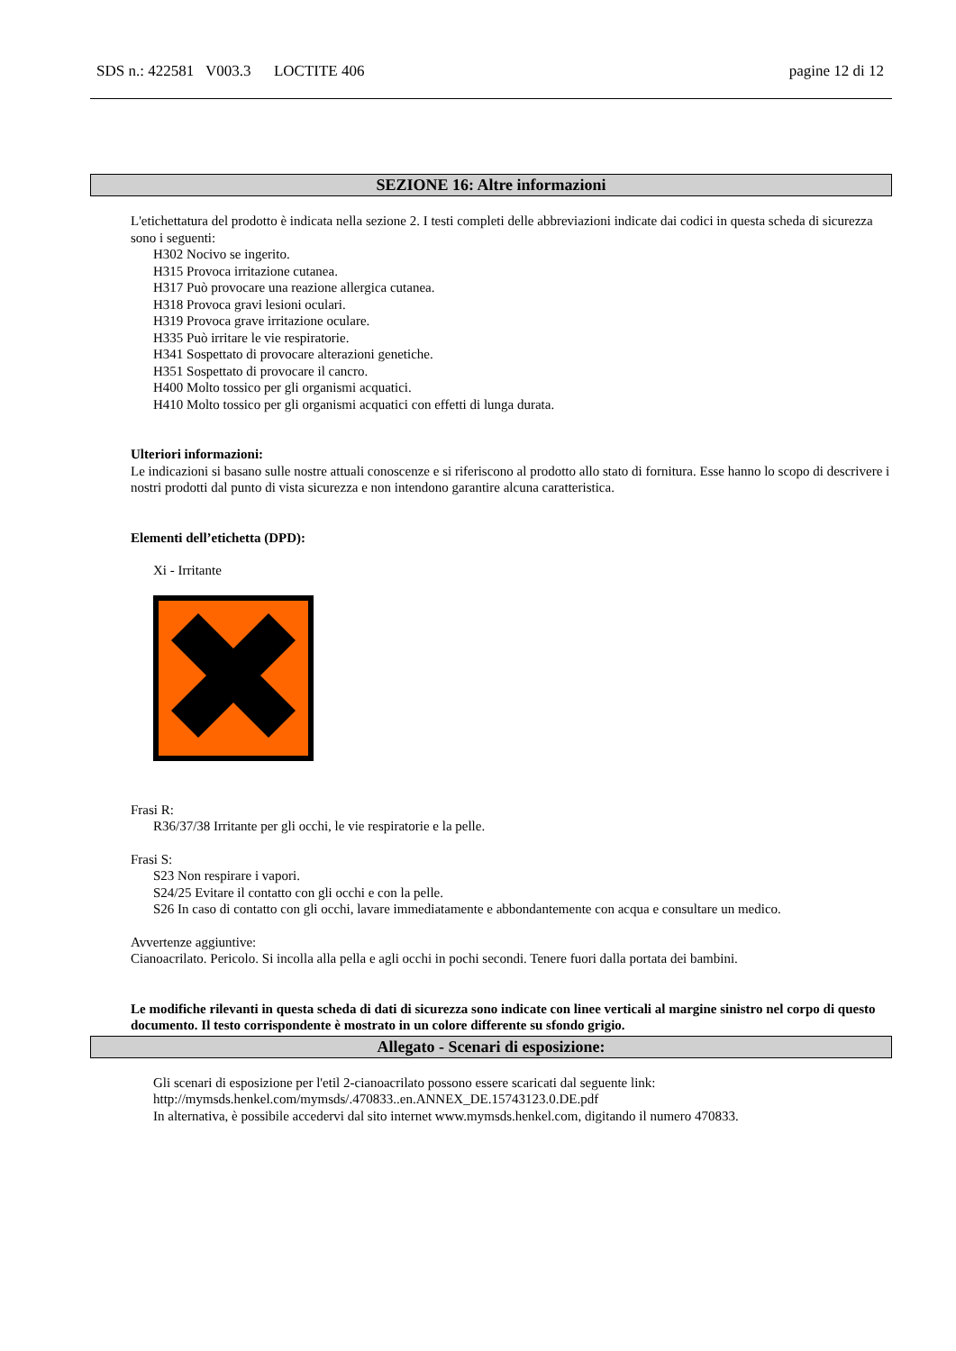SDS n.: 422581 V003.3 LOCTITE 406 pagine 12 di 12
SEZIONE 16: Altre informazioni
L'etichettatura del prodotto è indicata nella sezione 2. I testi completi delle abbreviazioni indicate dai codici in questa scheda di sicurezza sono i seguenti:
H302 Nocivo se ingerito.
H315 Provoca irritazione cutanea.
H317 Può provocare una reazione allergica cutanea.
H318 Provoca gravi lesioni oculari.
H319 Provoca grave irritazione oculare.
H335 Può irritare le vie respiratorie.
H341 Sospettato di provocare alterazioni genetiche.
H351 Sospettato di provocare il cancro.
H400 Molto tossico per gli organismi acquatici.
H410 Molto tossico per gli organismi acquatici con effetti di lunga durata.
Ulteriori informazioni:
Le indicazioni si basano sulle nostre attuali conoscenze e si riferiscono al prodotto allo stato di fornitura. Esse hanno lo scopo di descrivere i nostri prodotti dal punto di vista sicurezza e non intendono garantire alcuna caratteristica.
Elementi dell’etichetta (DPD):
Xi - Irritante
Frasi R:
R36/37/38 Irritante per gli occhi, le vie respiratorie e la pelle.
Frasi S:
S23 Non respirare i vapori.
S24/25 Evitare il contatto con gli occhi e con la pelle.
S26 In caso di contatto con gli occhi, lavare immediatamente e abbondantemente con acqua e consultare un medico.
Avvertenze aggiuntive:
Cianoacrilato. Pericolo. Si incolla alla pella e agli occhi in pochi secondi. Tenere fuori dalla portata dei bambini.
Le modifiche rilevanti in questa scheda di dati di sicurezza sono indicate con linee verticali al margine sinistro nel corpo di questo documento. Il testo corrispondente è mostrato in un colore differente su sfondo grigio.
Allegato - Scenari di esposizione:
Gli scenari di esposizione per l'etil 2-cianoacrilato possono essere scaricati dal seguente link:
http://mymsds.henkel.com/mymsds/.470833..en.ANNEX_DE.15743123.0.DE.pdf
In alternativa, è possibile accedervi dal sito internet www.mymsds.henkel.com, digitando il numero 470833.